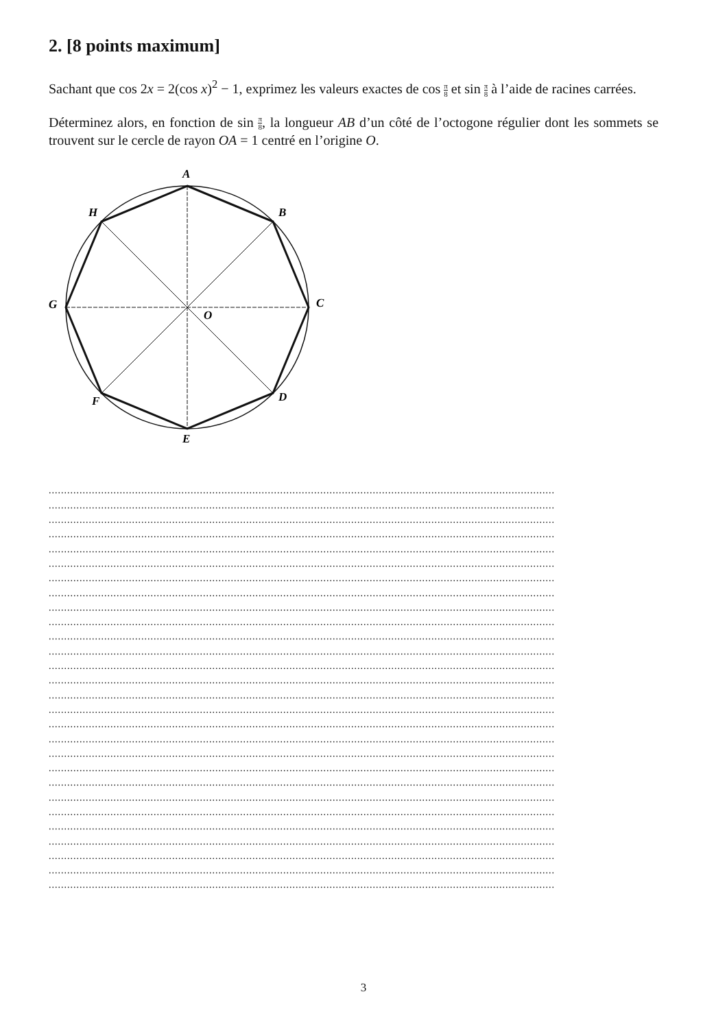2. [8 points maximum]
Sachant que cos 2x = 2(cos x)<sup>2</sup> − 1, exprimez les valeurs exactes de cos π 8 et sin π 8 à l’aide de racines carrées.
Déterminez alors, en fonction de sin π 8, la longueur AB d’un côté de l’octogone régulier dont les sommets se trouvent sur le cercle de rayon OA = 1 centré en l’origine O.
A
B
C
D
E
F
G
H
O
....................................................................................................................................................................
....................................................................................................................................................................
....................................................................................................................................................................
....................................................................................................................................................................
....................................................................................................................................................................
....................................................................................................................................................................
....................................................................................................................................................................
....................................................................................................................................................................
....................................................................................................................................................................
....................................................................................................................................................................
....................................................................................................................................................................
....................................................................................................................................................................
....................................................................................................................................................................
....................................................................................................................................................................
....................................................................................................................................................................
....................................................................................................................................................................
....................................................................................................................................................................
....................................................................................................................................................................
....................................................................................................................................................................
....................................................................................................................................................................
....................................................................................................................................................................
....................................................................................................................................................................
....................................................................................................................................................................
....................................................................................................................................................................
....................................................................................................................................................................
....................................................................................................................................................................
....................................................................................................................................................................
....................................................................................................................................................................
3